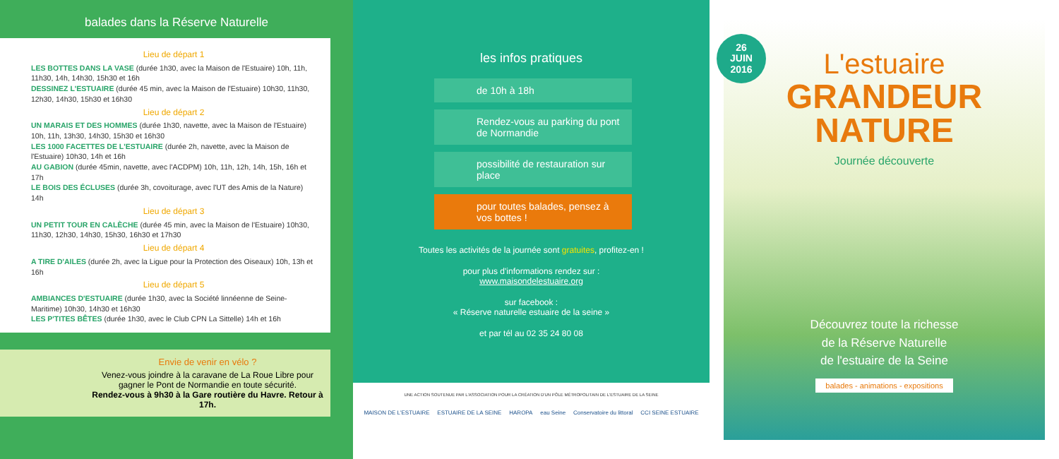balades dans la Réserve Naturelle
Lieu de départ 1
LES BOTTES DANS LA VASE (durée 1h30, avec la Maison de l'Estuaire) 10h, 11h, 11h30, 14h, 14h30, 15h30 et 16h
DESSINEZ L'ESTUAIRE (durée 45 min, avec la Maison de l'Estuaire) 10h30, 11h30, 12h30, 14h30, 15h30 et 16h30
Lieu de départ 2
UN MARAIS ET DES HOMMES (durée 1h30, navette, avec la Maison de l'Estuaire) 10h, 11h, 13h30, 14h30, 15h30 et 16h30
LES 1000 FACETTES DE L'ESTUAIRE (durée 2h, navette, avec la Maison de l'Estuaire) 10h30, 14h et 16h
AU GABION (durée 45min, navette, avec l'ACDPM) 10h, 11h, 12h, 14h, 15h, 16h et 17h
LE BOIS DES ÉCLUSES (durée 3h, covoiturage, avec l'UT des Amis de la Nature) 14h
Lieu de départ 3
UN PETIT TOUR EN CALÈCHE (durée 45 min, avec la Maison de l'Estuaire) 10h30, 11h30, 12h30, 14h30, 15h30, 16h30 et 17h30
Lieu de départ 4
A TIRE D'AILES (durée 2h, avec la Ligue pour la Protection des Oiseaux) 10h, 13h et 16h
Lieu de départ 5
AMBIANCES D'ESTUAIRE (durée 1h30, avec la Société linnéenne de Seine-Maritime) 10h30, 14h30 et 16h30
LES P'TITES BÊTES (durée 1h30, avec le Club CPN La Sittelle) 14h et 16h
Envie de venir en vélo ?
Venez-vous joindre à la caravane de La Roue Libre pour gagner le Pont de Normandie en toute sécurité.
Rendez-vous à 9h30 à la Gare routière du Havre. Retour à 17h.
les infos pratiques
de 10h à 18h
Rendez-vous au parking du pont de Normandie
possibilité de restauration sur place
pour toutes balades, pensez à vos bottes !
Toutes les activités de la journée sont gratuites, profitez-en !
pour plus d'informations rendez sur :
www.maisondelestuaire.org
sur facebook :
« Réserve naturelle estuaire de la seine »
et par tél au 02 35 24 80 08
UNE ACTION SOUTENUE PAR L'ASSOCIATION POUR LA CRÉATION D'UN PÔLE MÉTROPOLITAIN DE L'ESTUAIRE DE LA SEINE
MAISON DE L'ESTUAIRE ESTUAIRE DE LA SEINE HAROPA eau Seine Conservatoire du littoral CCI SEINE ESTUAIRE
26
JUIN
2016
L'estuaire
GRANDEUR
NATURE
Journée découverte
Découvrez toute la richesse
de la Réserve Naturelle
de l'estuaire de la Seine
balades - animations - expositions